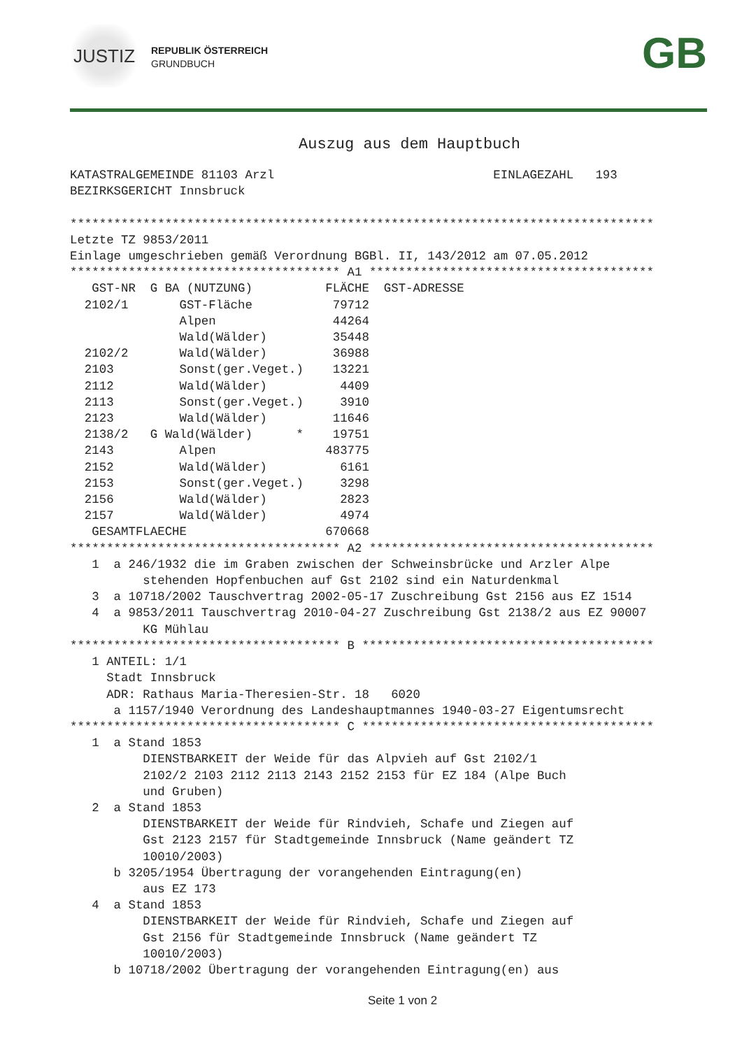JUSTIZ
REPUBLIK ÖSTERREICH
GRUNDBUCH
GB
Auszug aus dem Hauptbuch
KATASTRALGEMEINDE 81103 Arzl                              EINLAGEZAHL   193
BEZIRKSGERICHT Innsbruck

********************************************************************************
Letzte TZ 9853/2011
Einlage umgeschrieben gemäß Verordnung BGBl. II, 143/2012 am 07.05.2012
************************************* A1 ***************************************
| GST-NR | G | BA (NUTZUNG) | FLÄCHE | GST-ADRESSE |
| --- | --- | --- | --- | --- |
| 2102/1 | | GST-Fläche | 79712 | |
| | | Alpen | 44264 | |
| | | Wald(Wälder) | 35448 | |
| 2102/2 | | Wald(Wälder) | 36988 | |
| 2103 | | Sonst(ger.Veget.) | 13221 | |
| 2112 | | Wald(Wälder) | 4409 | |
| 2113 | | Sonst(ger.Veget.) | 3910 | |
| 2123 | | Wald(Wälder) | 11646 | |
| 2138/2 | G | Wald(Wälder) * | 19751 | |
| 2143 | | Alpen | 483775 | |
| 2152 | | Wald(Wälder) | 6161 | |
| 2153 | | Sonst(ger.Veget.) | 3298 | |
| 2156 | | Wald(Wälder) | 2823 | |
| 2157 | | Wald(Wälder) | 4974 | |
| GESAMTFLAECHE | | | 670668 | |
************************************* A2 ***************************************
   1  a 246/1932 die im Graben zwischen der Schweinsbrücke und Arzler Alpe
          stehenden Hopfenbuchen auf Gst 2102 sind ein Naturdenkmal
   3  a 10718/2002 Tauschvertrag 2002-05-17 Zuschreibung Gst 2156 aus EZ 1514
   4  a 9853/2011 Tauschvertrag 2010-04-27 Zuschreibung Gst 2138/2 aus EZ 90007
          KG Mühlau
************************************* B ****************************************
   1 ANTEIL: 1/1
     Stadt Innsbruck
     ADR: Rathaus Maria-Theresien-Str. 18   6020
      a 1157/1940 Verordnung des Landeshauptmannes 1940-03-27 Eigentumsrecht
************************************* C ****************************************
   1  a Stand 1853
          DIENSTBARKEIT der Weide für das Alpvieh auf Gst 2102/1
          2102/2 2103 2112 2113 2143 2152 2153 für EZ 184 (Alpe Buch
          und Gruben)
   2  a Stand 1853
          DIENSTBARKEIT der Weide für Rindvieh, Schafe und Ziegen auf
          Gst 2123 2157 für Stadtgemeinde Innsbruck (Name geändert TZ
          10010/2003)
      b 3205/1954 Übertragung der vorangehenden Eintragung(en)
          aus EZ 173
   4  a Stand 1853
          DIENSTBARKEIT der Weide für Rindvieh, Schafe und Ziegen auf
          Gst 2156 für Stadtgemeinde Innsbruck (Name geändert TZ
          10010/2003)
      b 10718/2002 Übertragung der vorangehenden Eintragung(en) aus
Seite 1 von 2